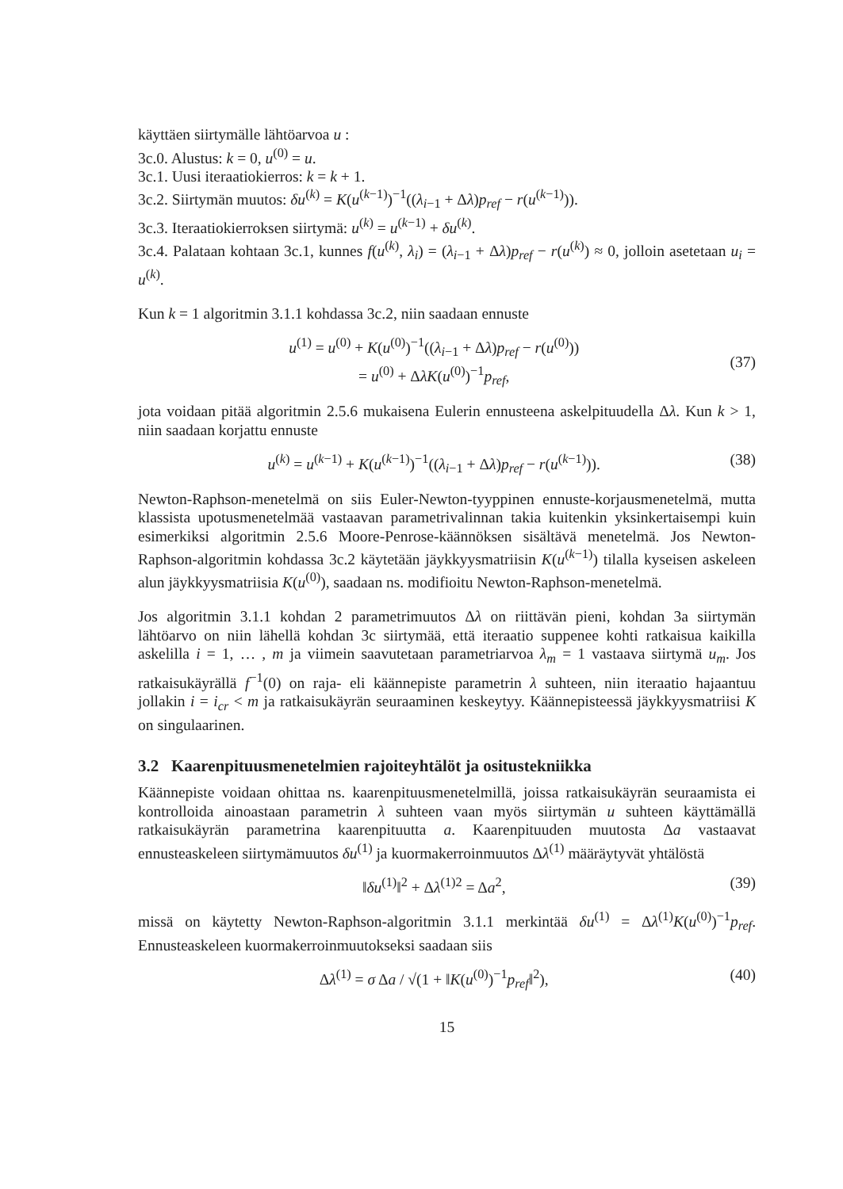käyttäen siirtymälle lähtöarvoa u :
3c.0. Alustus: k = 0, u<sup>(0)</sup> = u.
3c.1. Uusi iteraatiokierros: k = k + 1.
3c.2. Siirtymän muutos: δu<sup>(k)</sup> = K(u<sup>(k−1)</sup>)<sup>−1</sup>((λ<sub>i−1</sub> + Δλ)p<sub>ref</sub> − r(u<sup>(k−1)</sup>)).
3c.3. Iteraatiokierroksen siirtymä: u<sup>(k)</sup> = u<sup>(k−1)</sup> + δu<sup>(k)</sup>.
3c.4. Palataan kohtaan 3c.1, kunnes f(u<sup>(k)</sup>, λ<sub>i</sub>) = (λ<sub>i−1</sub> + Δλ)p<sub>ref</sub> − r(u<sup>(k)</sup>) ≈ 0, jolloin asetetaan u<sub>i</sub> = u<sup>(k)</sup>.
Kun k = 1 algoritmin 3.1.1 kohdassa 3c.2, niin saadaan ennuste
u<sup>(1)</sup> = u<sup>(0)</sup> + K(u<sup>(0)</sup>)<sup>−1</sup>((λ<sub>i−1</sub> + Δλ)p<sub>ref</sub> − r(u<sup>(0)</sup>))
= u<sup>(0)</sup> + ΔλK(u<sup>(0)</sup>)<sup>−1</sup>p<sub>ref</sub>,
(37)
jota voidaan pitää algoritmin 2.5.6 mukaisena Eulerin ennusteena askelpituudella Δλ. Kun k > 1, niin saadaan korjattu ennuste
u<sup>(k)</sup> = u<sup>(k−1)</sup> + K(u<sup>(k−1)</sup>)<sup>−1</sup>((λ<sub>i−1</sub> + Δλ)p<sub>ref</sub> − r(u<sup>(k−1)</sup>)).
(38)
Newton-Raphson-menetelmä on siis Euler-Newton-tyyppinen ennuste-korjausmenetelmä, mutta klassista upotusmenetelmää vastaavan parametrivalinnan takia kuitenkin yksinkertaisempi kuin esimerkiksi algoritmin 2.5.6 Moore-Penrose-käännöksen sisältävä menetelmä. Jos Newton-Raphson-algoritmin kohdassa 3c.2 käytetään jäykkyysmatriisin K(u<sup>(k−1)</sup>) tilalla kyseisen askeleen alun jäykkyysmatriisia K(u<sup>(0)</sup>), saadaan ns. modifioitu Newton-Raphson-menetelmä.
Jos algoritmin 3.1.1 kohdan 2 parametrimuutos Δλ on riittävän pieni, kohdan 3a siirtymän lähtöarvo on niin lähellä kohdan 3c siirtymää, että iteraatio suppenee kohti ratkaisua kaikilla askelilla i = 1, … , m ja viimein saavutetaan parametriarvoa λ<sub>m</sub> = 1 vastaava siirtymä u<sub>m</sub>. Jos ratkaisukäyrällä f<sup>−1</sup>(0) on raja- eli käännepiste parametrin λ suhteen, niin iteraatio hajaantuu jollakin i = i<sub>cr</sub> < m ja ratkaisukäyrän seuraaminen keskeytyy. Käännepisteessä jäykkyysmatriisi K on singulaarinen.
3.2 Kaarenpituusmenetelmien rajoiteyhtälöt ja ositustekniikka
Käännepiste voidaan ohittaa ns. kaarenpituusmenetelmillä, joissa ratkaisukäyrän seuraamista ei kontrolloida ainoastaan parametrin λ suhteen vaan myös siirtymän u suhteen käyttämällä ratkaisukäyrän parametrina kaarenpituutta a. Kaarenpituuden muutosta Δa vastaavat ennusteaskeleen siirtymämuutos δu<sup>(1)</sup> ja kuormakerroinmuutos Δλ<sup>(1)</sup> määräytyvät yhtälöstä
‖δu<sup>(1)</sup>‖<sup>2</sup> + Δλ<sup>(1)2</sup> = Δa<sup>2</sup>, (39)
missä on käytetty Newton-Raphson-algoritmin 3.1.1 merkintää δu<sup>(1)</sup> = Δλ<sup>(1)</sup>K(u<sup>(0)</sup>)<sup>−1</sup>p<sub>ref</sub>. Ennusteaskeleen kuormakerroinmuutokseksi saadaan siis
Δλ<sup>(1)</sup> = σ Δa / √(1 + ‖K(u<sup>(0)</sup>)<sup>−1</sup>p<sub>ref</sub>‖<sup>2</sup>),
(40)
15